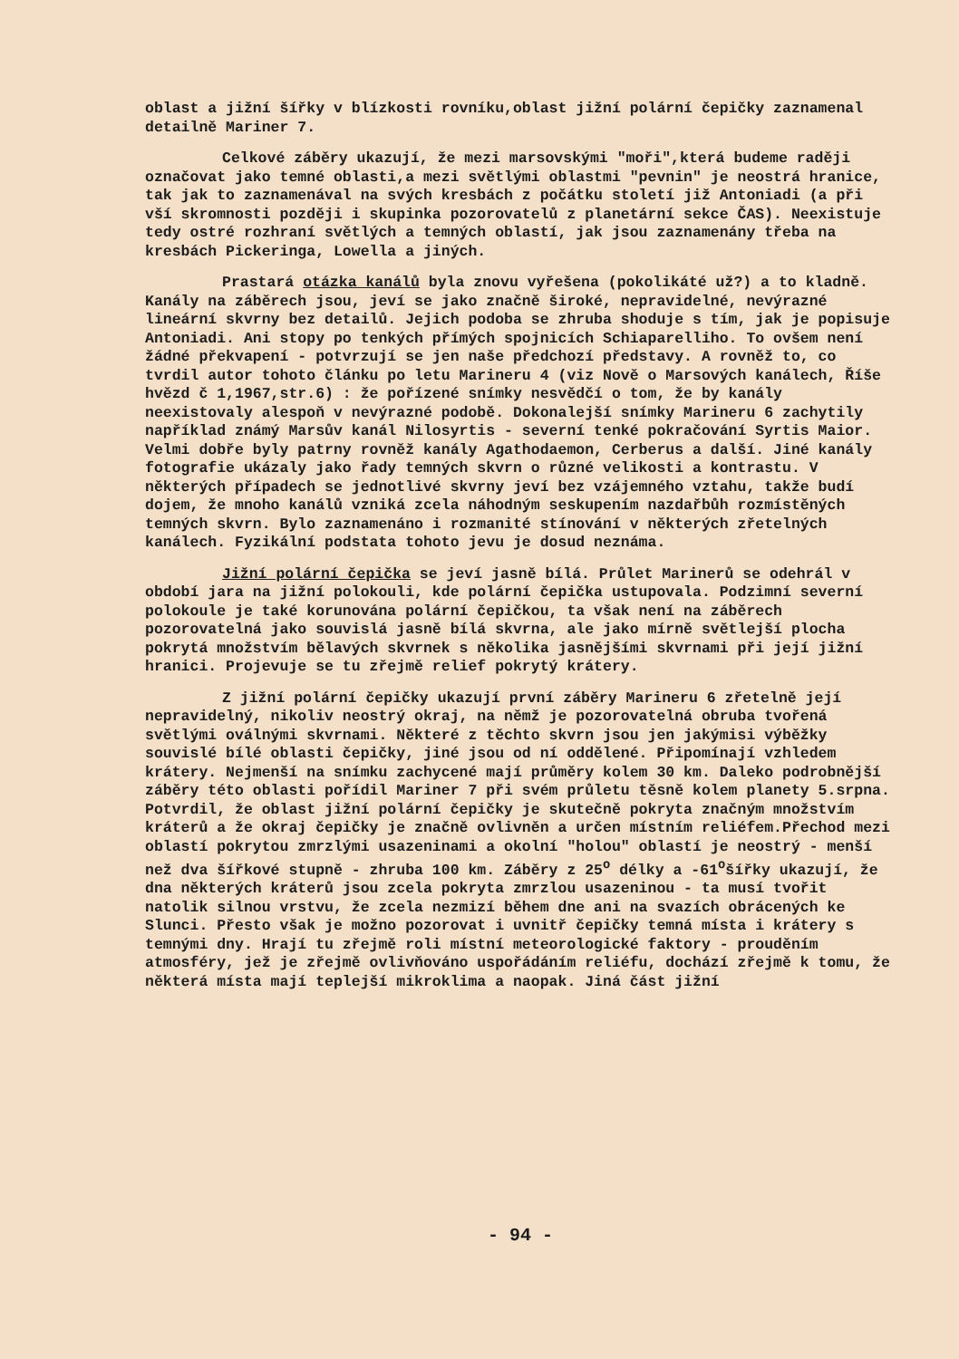oblast a jižní šířky v blízkosti rovníku,oblast jižní polární čepičky zaznamenal detailně Mariner 7.
Celkové záběry ukazují, že mezi marsovskými "moři",která budeme raději označovat jako temné oblasti,a mezi světlými oblastmi "pevnin" je neostrá hranice, tak jak to zaznamenával na svých kresbách z počátku století již Antoniadi (a při vší skromnosti později i skupinka pozorovatelů z planetární sekce ČAS). Neexistuje tedy ostré rozhraní světlých a temných oblastí, jak jsou zaznamenány třeba na kresbách Pickeringa, Lowella a jiných.
Prastará otázka kanálů byla znovu vyřešena (pokolikáté už?) a to kladně. Kanály na záběrech jsou, jeví se jako značně široké, nepravidelné, nevýrazné lineární skvrny bez detailů. Jejich podoba se zhruba shoduje s tím, jak je popisuje Antoniadi. Ani stopy po tenkých přímých spojnicích Schiaparelliho. To ovšem není žádné překvapení - potvrzují se jen naše předchozí představy. A rovněž to, co tvrdil autor tohoto článku po letu Marineru 4 (viz Nově o Marsových kanálech, Říše hvězd č 1,1967,str.6) : že pořízené snímky nesvědčí o tom, že by kanály neexistovaly alespoň v nevýrazné podobě. Dokonalejší snímky Marineru 6 zachytily například známý Marsův kanál Nilosyrtis - severní tenké pokračování Syrtis Maior. Velmi dobře byly patrny rovněž kanály Agathodaemon, Cerberus a další. Jiné kanály fotografie ukázaly jako řady temných skvrn o různé velikosti a kontrastu. V některých případech se jednotlivé skvrny jeví bez vzájemného vztahu, takže budí dojem, že mnoho kanálů vzniká zcela náhodným seskupením nazdařbůh rozmístěných temných skvrn. Bylo zaznamenáno i rozmanité stínování v některých zřetelných kanálech. Fyzikální podstata tohoto jevu je dosud neznáma.
Jižní polární čepička se jeví jasně bílá. Průlet Marinerů se odehrál v období jara na jižní polokouli, kde polární čepička ustupovala. Podzimní severní polokoule je také korunována polární čepičkou, ta však není na záběrech pozorovatelná jako souvislá jasně bílá skvrna, ale jako mírně světlejší plocha pokrytá množstvím bělavých skvrnek s několika jasnějšími skvrnami při její jižní hranici. Projevuje se tu zřejmě relief pokrytý krátery.
Z jižní polární čepičky ukazují první záběry Marineru 6 zřetelně její nepravidelný, nikoliv neostrý okraj, na němž je pozorovatelná obruba tvořená světlými oválnými skvrnami. Některé z těchto skvrn jsou jen jakýmisi výběžky souvislé bílé oblasti čepičky, jiné jsou od ní oddělené. Připomínají vzhledem krátery. Nejmenší na snímku zachycené mají průměry kolem 30 km. Daleko podrobnější záběry této oblasti pořídil Mariner 7 při svém průletu těsně kolem planety 5.srpna. Potvrdil, že oblast jižní polární čepičky je skutečně pokryta značným množstvím kráterů a že okraj čepičky je značně ovlivněn a určen místním reliéfem.Přechod mezi oblastí pokrytou zmrzlými usazeninami a okolní "holou" oblastí je neostrý - menší než dva šířkové stupně - zhruba 100 km. Záběry z 25<sup>o</sup> délky a -61<sup>o</sup>šířky ukazují, že dna některých kráterů jsou zcela pokryta zmrzlou usazeninou - ta musí tvořit natolik silnou vrstvu, že zcela nezmizí během dne ani na svazích obrácených ke Slunci. Přesto však je možno pozorovat i uvnitř čepičky temná místa i krátery s temnými dny. Hrají tu zřejmě roli místní meteorologické faktory - prouděním atmosféry, jež je zřejmě ovlivňováno uspořádáním reliéfu, dochází zřejmě k tomu, že některá místa mají teplejší mikroklima a naopak. Jiná část jižní
- 94 -